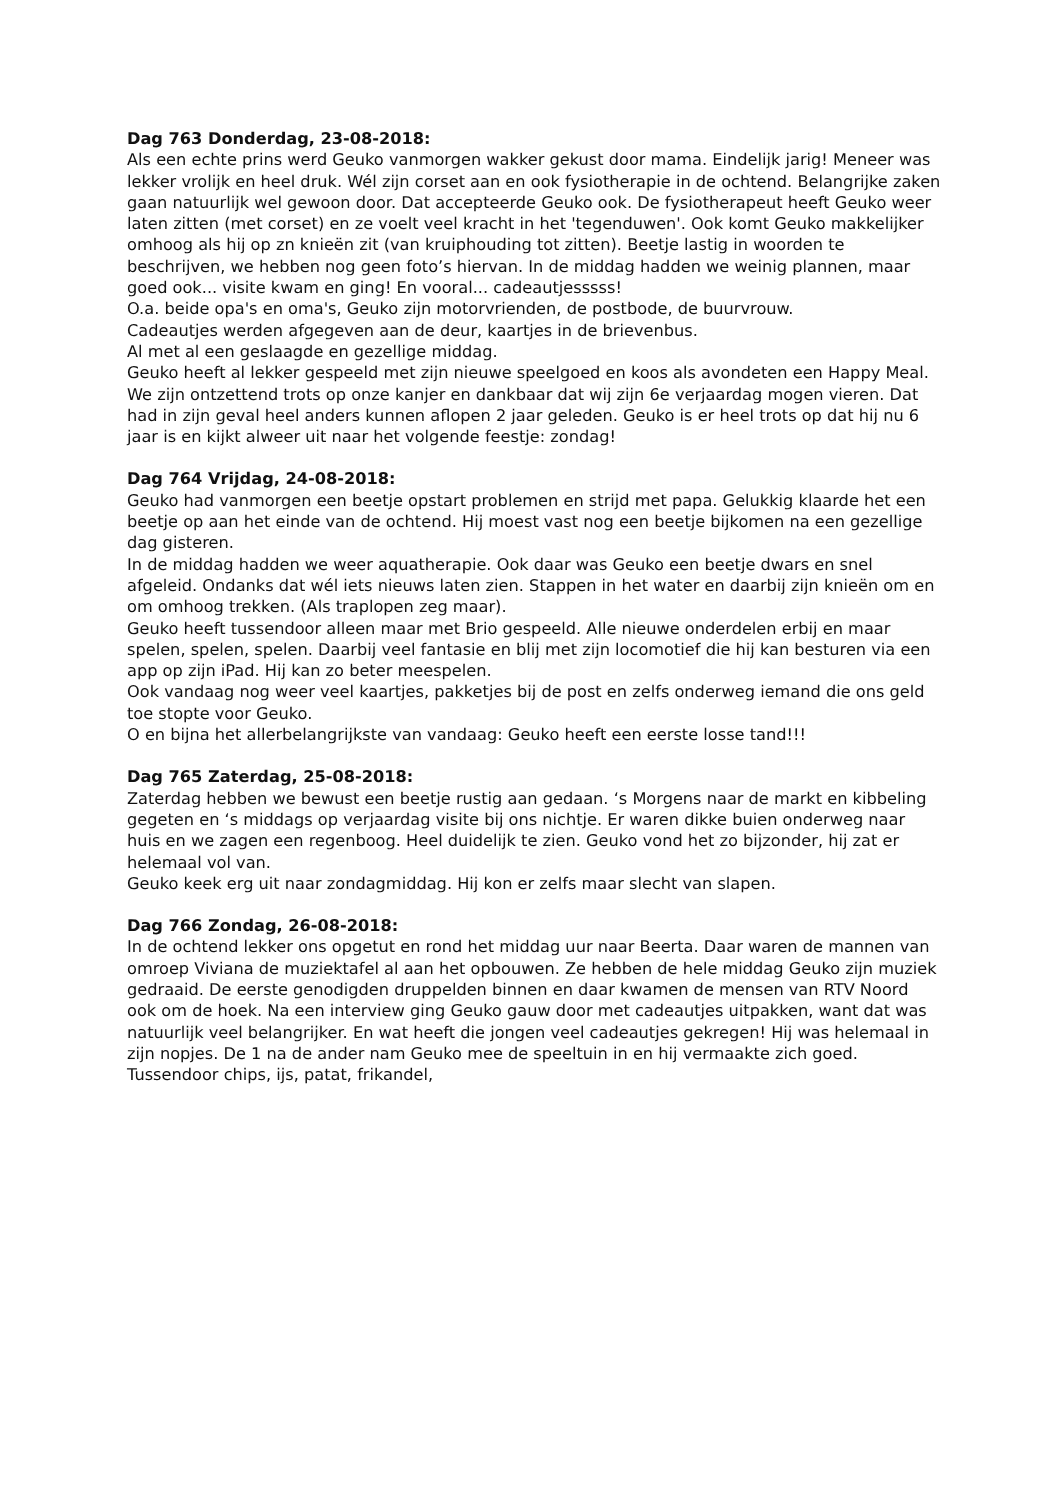Dag 763 Donderdag, 23-08-2018:
Als een echte prins werd Geuko vanmorgen wakker gekust door mama. Eindelijk jarig! Meneer was lekker vrolijk en heel druk. Wél zijn corset aan en ook fysiotherapie in de ochtend. Belangrijke zaken gaan natuurlijk wel gewoon door. Dat accepteerde Geuko ook. De fysiotherapeut heeft Geuko weer laten zitten (met corset) en ze voelt veel kracht in het 'tegenduwen'. Ook komt Geuko makkelijker omhoog als hij op zn knieën zit (van kruiphouding tot zitten). Beetje lastig in woorden te beschrijven, we hebben nog geen foto’s hiervan. In de middag hadden we weinig plannen, maar goed ook... visite kwam en ging! En vooral... cadeautjesssss!
O.a. beide opa's en oma's, Geuko zijn motorvrienden, de postbode, de buurvrouw.
Cadeautjes werden afgegeven aan de deur, kaartjes in de brievenbus.
Al met al een geslaagde en gezellige middag.
Geuko heeft al lekker gespeeld met zijn nieuwe speelgoed en koos als avondeten een Happy Meal.
We zijn ontzettend trots op onze kanjer en dankbaar dat wij zijn 6e verjaardag mogen vieren. Dat had in zijn geval heel anders kunnen aflopen 2 jaar geleden. Geuko is er heel trots op dat hij nu 6 jaar is en kijkt alweer uit naar het volgende feestje: zondag!
Dag 764 Vrijdag, 24-08-2018:
Geuko had vanmorgen een beetje opstart problemen en strijd met papa. Gelukkig klaarde het een beetje op aan het einde van de ochtend. Hij moest vast nog een beetje bijkomen na een gezellige dag gisteren.
In de middag hadden we weer aquatherapie. Ook daar was Geuko een beetje dwars en snel afgeleid. Ondanks dat wél iets nieuws laten zien. Stappen in het water en daarbij zijn knieën om en om omhoog trekken. (Als traplopen zeg maar).
Geuko heeft tussendoor alleen maar met Brio gespeeld. Alle nieuwe onderdelen erbij en maar spelen, spelen, spelen. Daarbij veel fantasie en blij met zijn locomotief die hij kan besturen via een app op zijn iPad. Hij kan zo beter meespelen.
Ook vandaag nog weer veel kaartjes, pakketjes bij de post en zelfs onderweg iemand die ons geld toe stopte voor Geuko.
O en bijna het allerbelangrijkste van vandaag: Geuko heeft een eerste losse tand!!!
Dag 765 Zaterdag, 25-08-2018:
Zaterdag hebben we bewust een beetje rustig aan gedaan. ‘s Morgens naar de markt en kibbeling gegeten en ‘s middags op verjaardag visite bij ons nichtje. Er waren dikke buien onderweg naar huis en we zagen een regenboog. Heel duidelijk te zien. Geuko vond het zo bijzonder, hij zat er helemaal vol van.
Geuko keek erg uit naar zondagmiddag. Hij kon er zelfs maar slecht van slapen.
Dag 766 Zondag, 26-08-2018:
In de ochtend lekker ons opgetut en rond het middag uur naar Beerta. Daar waren de mannen van omroep Viviana de muziektafel al aan het opbouwen. Ze hebben de hele middag Geuko zijn muziek gedraaid. De eerste genodigden druppelden binnen en daar kwamen de mensen van RTV Noord ook om de hoek. Na een interview ging Geuko gauw door met cadeautjes uitpakken, want dat was natuurlijk veel belangrijker. En wat heeft die jongen veel cadeautjes gekregen! Hij was helemaal in zijn nopjes. De 1 na de ander nam Geuko mee de speeltuin in en hij vermaakte zich goed. Tussendoor chips, ijs, patat, frikandel,